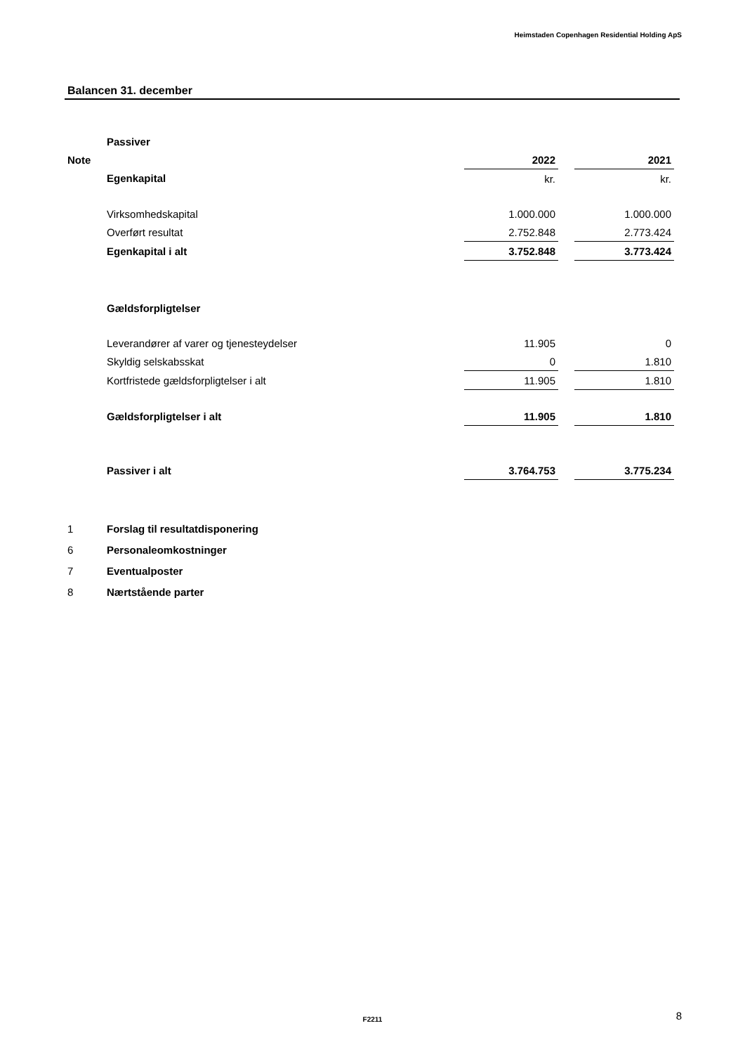Heimstaden Copenhagen Residential Holding ApS
Balancen 31. december
| | Passiver | | | |
| Note | | 2022 | | 2021 |
| | Egenkapital | kr. | | kr. |
| | Virksomhedskapital | 1.000.000 | | 1.000.000 |
| | Overført resultat | 2.752.848 | | 2.773.424 |
| | Egenkapital i alt | 3.752.848 | | 3.773.424 |
| | Gældsforpligtelser | | | |
| | Leverandører af varer og tjenesteydelser | 11.905 | | 0 |
| | Skyldig selskabsskat | 0 | | 1.810 |
| | Kortfristede gældsforpligtelser i alt | 11.905 | | 1.810 |
| | Gældsforpligtelser i alt | 11.905 | | 1.810 |
| | Passiver i alt | 3.764.753 | | 3.775.234 |
| 1 | Forslag til resultatdisponering | | | |
| 6 | Personaleomkostninger | | | |
| 7 | Eventualposter | | | |
| 8 | Nærtstående parter | | | |
F2211 8